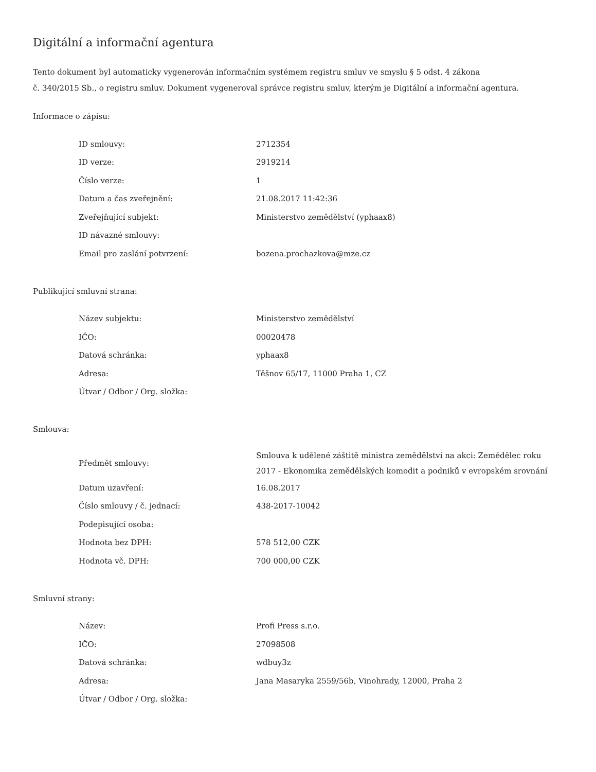Digitální a informační agentura
Tento dokument byl automaticky vygenerován informačním systémem registru smluv ve smyslu § 5 odst. 4 zákona
č. 340/2015 Sb., o registru smluv. Dokument vygeneroval správce registru smluv, kterým je Digitální a informační agentura.
Informace o zápisu:
| ID smlouvy: | 2712354 |
| ID verze: | 2919214 |
| Číslo verze: | 1 |
| Datum a čas zveřejnění: | 21.08.2017 11:42:36 |
| Zveřejňující subjekt: | Ministerstvo zemědělství (yphaax8) |
| ID návazné smlouvy: | |
| Email pro zaslání potvrzení: | bozena.prochazkova@mze.cz |
Publikující smluvní strana:
| Název subjektu: | Ministerstvo zemědělství |
| IČO: | 00020478 |
| Datová schránka: | yphaax8 |
| Adresa: | Těšnov 65/17, 11000 Praha 1, CZ |
| Útvar / Odbor / Org. složka: | |
Smlouva:
| Předmět smlouvy: | Smlouva k udělené záštitě ministra zemědělství na akci: Zemědělec roku 2017 - Ekonomika zemědělských komodit a podniků v evropském srovnání |
| Datum uzavření: | 16.08.2017 |
| Číslo smlouvy / č. jednací: | 438-2017-10042 |
| Podepisující osoba: | |
| Hodnota bez DPH: | 578 512,00 CZK |
| Hodnota vč. DPH: | 700 000,00 CZK |
Smluvní strany:
| Název: | Profi Press s.r.o. |
| IČO: | 27098508 |
| Datová schránka: | wdbuy3z |
| Adresa: | Jana Masaryka 2559/56b, Vinohrady, 12000, Praha 2 |
| Útvar / Odbor / Org. složka: | |